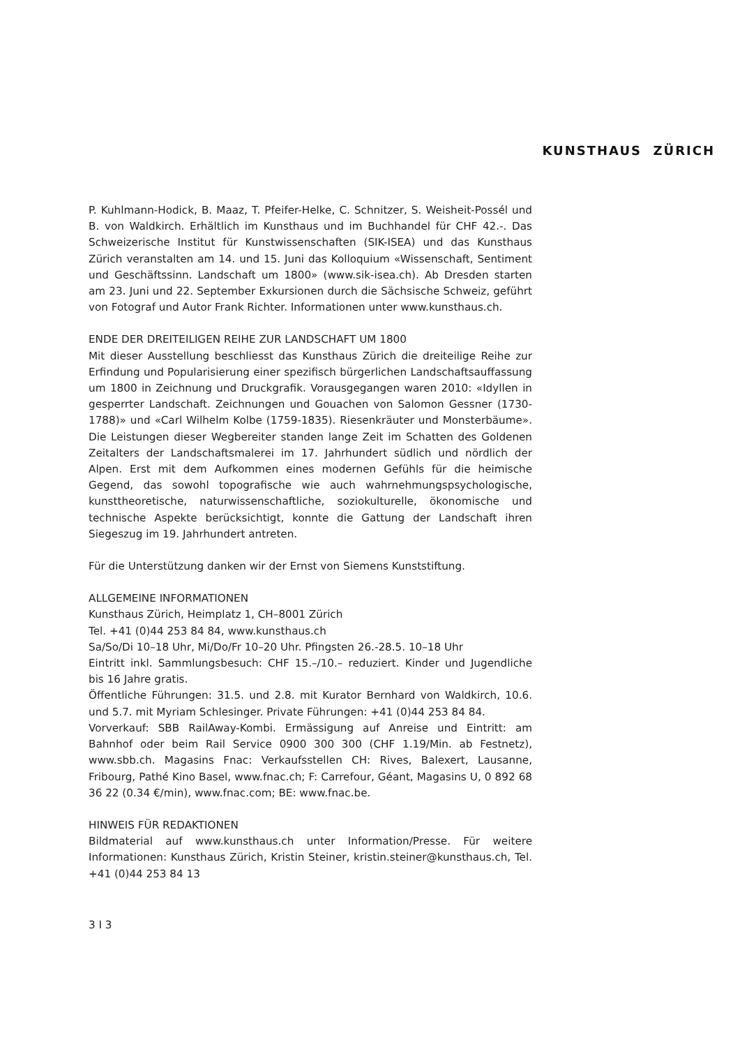KUNSTHAUS ZÜRICH
P. Kuhlmann-Hodick, B. Maaz, T. Pfeifer-Helke, C. Schnitzer, S. Weisheit-Possél und B. von Waldkirch. Erhältlich im Kunsthaus und im Buchhandel für CHF 42.-. Das Schweizerische Institut für Kunstwissenschaften (SIK-ISEA) und das Kunsthaus Zürich veranstalten am 14. und 15. Juni das Kolloquium «Wissenschaft, Sentiment und Geschäftssinn. Landschaft um 1800» (www.sik-isea.ch). Ab Dresden starten am 23. Juni und 22. September Exkursionen durch die Sächsische Schweiz, geführt von Fotograf und Autor Frank Richter. Informationen unter www.kunsthaus.ch.
ENDE DER DREITEILIGEN REIHE ZUR LANDSCHAFT UM 1800
Mit dieser Ausstellung beschliesst das Kunsthaus Zürich die dreiteilige Reihe zur Erfindung und Popularisierung einer spezifisch bürgerlichen Landschaftsauffassung um 1800 in Zeichnung und Druckgrafik. Vorausgegangen waren 2010: «Idyllen in gesperrter Landschaft. Zeichnungen und Gouachen von Salomon Gessner (1730-1788)» und «Carl Wilhelm Kolbe (1759-1835). Riesenkräuter und Monsterbäume». Die Leistungen dieser Wegbereiter standen lange Zeit im Schatten des Goldenen Zeitalters der Landschaftsmalerei im 17. Jahrhundert südlich und nördlich der Alpen. Erst mit dem Aufkommen eines modernen Gefühls für die heimische Gegend, das sowohl topografische wie auch wahrnehmungspsychologische, kunsttheoretische, naturwissenschaftliche, soziokulturelle, ökonomische und technische Aspekte berücksichtigt, konnte die Gattung der Landschaft ihren Siegeszug im 19. Jahrhundert antreten.
Für die Unterstützung danken wir der Ernst von Siemens Kunststiftung.
ALLGEMEINE INFORMATIONEN
Kunsthaus Zürich, Heimplatz 1, CH–8001 Zürich
Tel. +41 (0)44 253 84 84, www.kunsthaus.ch
Sa/So/Di 10–18 Uhr, Mi/Do/Fr 10–20 Uhr. Pfingsten 26.-28.5. 10–18 Uhr
Eintritt inkl. Sammlungsbesuch: CHF 15.–/10.– reduziert. Kinder und Jugendliche bis 16 Jahre gratis.
Öffentliche Führungen: 31.5. und 2.8. mit Kurator Bernhard von Waldkirch, 10.6. und 5.7. mit Myriam Schlesinger. Private Führungen: +41 (0)44 253 84 84.
Vorverkauf: SBB RailAway-Kombi. Ermässigung auf Anreise und Eintritt: am Bahnhof oder beim Rail Service 0900 300 300 (CHF 1.19/Min. ab Festnetz), www.sbb.ch. Magasins Fnac: Verkaufsstellen CH: Rives, Balexert, Lausanne, Fribourg, Pathé Kino Basel, www.fnac.ch; F: Carrefour, Géant, Magasins U, 0 892 68 36 22 (0.34 €/min), www.fnac.com; BE: www.fnac.be.
HINWEIS FÜR REDAKTIONEN
Bildmaterial auf www.kunsthaus.ch unter Information/Presse. Für weitere Informationen: Kunsthaus Zürich, Kristin Steiner, kristin.steiner@kunsthaus.ch, Tel. +41 (0)44 253 84 13
3 I 3